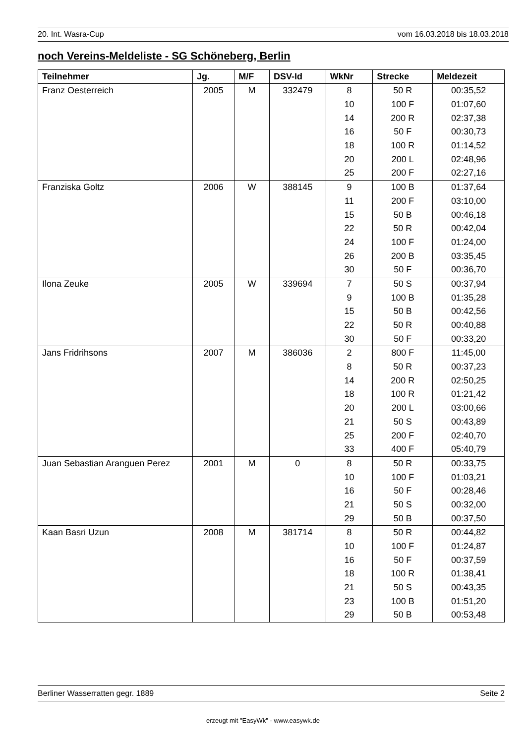20. Int. Wasra-Cup vom 16.03.2018 bis 18.03.2018
noch Vereins-Meldeliste - SG Schöneberg, Berlin
| Teilnehmer | Jg. | M/F | DSV-Id | WkNr | Strecke | Meldezeit |
| --- | --- | --- | --- | --- | --- | --- |
| Franz Oesterreich | 2005 | M | 332479 | 8 | 50 R | 00:35,52 |
| | | | | 10 | 100 F | 01:07,60 |
| | | | | 14 | 200 R | 02:37,38 |
| | | | | 16 | 50 F | 00:30,73 |
| | | | | 18 | 100 R | 01:14,52 |
| | | | | 20 | 200 L | 02:48,96 |
| | | | | 25 | 200 F | 02:27,16 |
| Franziska Goltz | 2006 | W | 388145 | 9 | 100 B | 01:37,64 |
| | | | | 11 | 200 F | 03:10,00 |
| | | | | 15 | 50 B | 00:46,18 |
| | | | | 22 | 50 R | 00:42,04 |
| | | | | 24 | 100 F | 01:24,00 |
| | | | | 26 | 200 B | 03:35,45 |
| | | | | 30 | 50 F | 00:36,70 |
| Ilona Zeuke | 2005 | W | 339694 | 7 | 50 S | 00:37,94 |
| | | | | 9 | 100 B | 01:35,28 |
| | | | | 15 | 50 B | 00:42,56 |
| | | | | 22 | 50 R | 00:40,88 |
| | | | | 30 | 50 F | 00:33,20 |
| Jans Fridrihsons | 2007 | M | 386036 | 2 | 800 F | 11:45,00 |
| | | | | 8 | 50 R | 00:37,23 |
| | | | | 14 | 200 R | 02:50,25 |
| | | | | 18 | 100 R | 01:21,42 |
| | | | | 20 | 200 L | 03:00,66 |
| | | | | 21 | 50 S | 00:43,89 |
| | | | | 25 | 200 F | 02:40,70 |
| | | | | 33 | 400 F | 05:40,79 |
| Juan Sebastian Aranguen Perez | 2001 | M | 0 | 8 | 50 R | 00:33,75 |
| | | | | 10 | 100 F | 01:03,21 |
| | | | | 16 | 50 F | 00:28,46 |
| | | | | 21 | 50 S | 00:32,00 |
| | | | | 29 | 50 B | 00:37,50 |
| Kaan Basri Uzun | 2008 | M | 381714 | 8 | 50 R | 00:44,82 |
| | | | | 10 | 100 F | 01:24,87 |
| | | | | 16 | 50 F | 00:37,59 |
| | | | | 18 | 100 R | 01:38,41 |
| | | | | 21 | 50 S | 00:43,35 |
| | | | | 23 | 100 B | 01:51,20 |
| | | | | 29 | 50 B | 00:53,48 |
Berliner Wasserratten gegr. 1889 Seite 2
erzeugt mit "EasyWk" - www.easywk.de